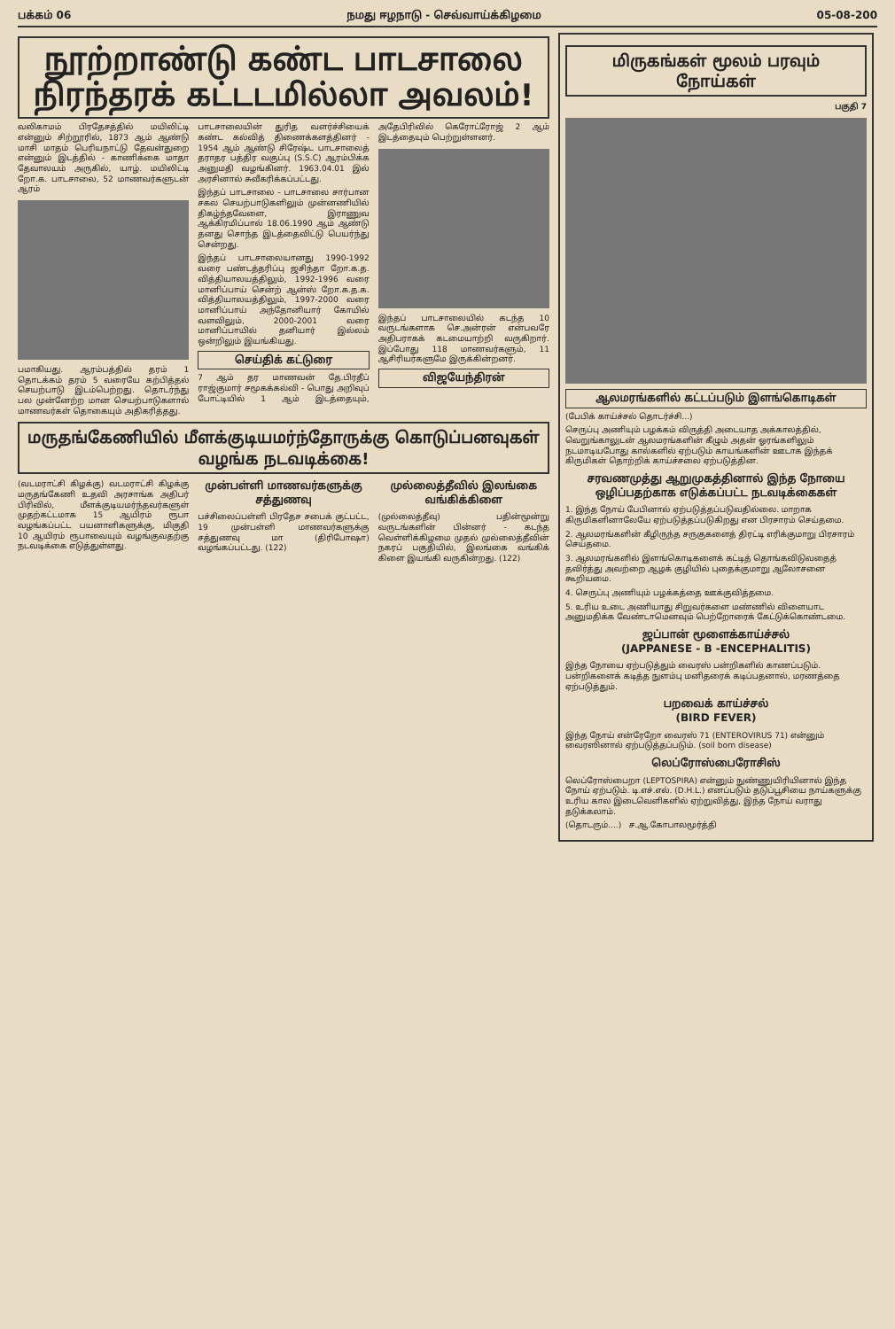பக்கம் 06 நமது ஈழநாடு - செவ்வாய்க்கிழமை 05-08-200
நூற்றாண்டு கண்ட பாடசாலை
நிரந்தரக் கட்டடமில்லா அவலம்!
வலிகாமம் பிரதேசத்தில் மயிலிட்டி என்னும் சிற்றூரில், 1873 ஆம் ஆண்டு மாசி மாதம் பெரியநாட்டு தேவன்துறை என்னும் இடத்தில் - காணிக்கை மாதா தேவாலயம் அருகில், யாழ். மயிலிட்டி றோ.க. பாடசாலை, 52 மாணவர்களுடன் ஆரம்
பமாகியது. ஆரம்பத்தில் தரம் 1 தொடக்கம் தரம் 5 வரையே கற்பித்தல் செயற்பாடு இடம்பெற்றது. தொடர்ந்து பல முன்னேற்ற மான செயற்பாடுகளால் மாணவர்கள் தொகையும் அதிகரித்தது.
பாடசாலையின் துரித வளர்ச்சியைக் கண்ட கல்வித் திணைக்களத்தினர் - 1954 ஆம் ஆண்டு சிரேஷ்ட பாடசாலைத் தராதர பத்திர வகுப்பு (S.S.C) ஆரம்பிக்க அனுமதி வழங்கினர். 1963.04.01 இல் அரசினால் சுவீகரிக்கப்பட்டது.
இந்தப் பாடசாலை - பாடசாலை சார்பான சகல செயற்பாடுகளிலும் முன்னணியில் திகழ்ந்தவேளை, இராணுவ ஆக்கிரமிப்பால் 18.06.1990 ஆம் ஆண்டு தனது சொந்த இடத்தைவிட்டு பெயர்ந்து சென்றது.
இந்தப் பாடசாலையானது 1990-1992 வரை பண்டத்தரிப்பு ஜசிந்தா றோ.க.த. வித்தியாலயத்திலும், 1992-1996 வரை மானிப்பாய் சென்ற் ஆன்ஸ் றோ.க.த.க. வித்தியாலயத்திலும், 1997-2000 வரை மானிப்பாய் அந்தோனியார் கோயில் வளவிலும், 2000-2001 வரை மானிப்பாயில் தனியார் இல்லம் ஒன்றிலும் இயங்கியது.
செய்திக் கட்டுரை
7 ஆம் தர மாணவன் தே.பிரதீப் ராஜ்குமார் சமூகக்கல்வி - பொது அறிவுப் போட்டியில் 1 ஆம் இடத்தையும், அதேபிரிவில் கெரோட்ரோஜ் 2 ஆம் இடத்தையும் பெற்றுள்ளனர்.
இந்தப் பாடசாலையில் கடந்த 10 வருடங்களாக செ.அன்ரன் என்பவரே அதிபராகக் கடமையாற்றி வருகிறார். இப்போது 118 மாணவர்களும், 11 ஆசிரியர்களுமே இருக்கின்றனர்.
விஜயேந்திரன்
மருதங்கேணியில் மீளக்குடியமர்ந்தோருக்கு கொடுப்பனவுகள் வழங்க நடவடிக்கை!
(வடமராட்சி கிழக்கு) வடமராட்சி கிழக்கு மருதங்கேணி உதவி அரசாங்க அதிபர் பிரிவில், மீளக்குடியமர்ந்தவர்களுள் முதற்கட்டமாக 15 ஆயிரம் ரூபா வழங்கப்பட்ட பயனாளிகளுக்கு, மிகுதி 10 ஆயிரம் ரூபாவையும் வழங்குவதற்கு நடவடிக்கை எடுத்துள்ளது.
முன்பள்ளி மாணவர்களுக்கு சத்துணவு
பச்சிலைப்பள்ளி பிரதேச சபைக் குட்பட்ட, 19 முன்பள்ளி மாணவர்களுக்கு சத்துணவு மா (திரிபோஷா) வழங்கப்பட்டது. (122)
முல்லைத்தீவில் இலங்கை வங்கிக்கிளை
(முல்லைத்தீவு) பதின்மூன்று வருடங்களின் பின்னர் - கடந்த வெள்ளிக்கிழமை முதல் முல்லைத்தீவின் நகரப் பகுதியில், இலங்கை வங்கிக் கிளை இயங்கி வருகின்றது. (122)
மிருகங்கள் மூலம் பரவும் நோய்கள்
பகுதி 7
ஆலமரங்களில் கட்டப்படும் இளங்கொடிகள்
(பேபிக் காய்ச்சல் தொடர்ச்சி...)
செருப்பு அணியும் பழக்கம் விருத்தி அடையாத அக்காலத்தில், வெறுங்காலுடன் ஆலமரங்களின் கீழும் அதன் ஓரங்களிலும் நடமாடியபோது கால்களில் ஏற்படும் காயங்களின் ஊடாக இந்தக் கிருமிகள் தொற்றிக் காய்ச்சலை ஏற்படுத்தின.
சரவணமுத்து ஆறுமுகத்தினால் இந்த நோயை ஒழிப்பதற்காக எடுக்கப்பட்ட நடவடிக்கைகள்
1. இந்த நோய் பேபினால் ஏற்படுத்தப்படுவதில்லை. மாறாக கிருமிகளினாலேயே ஏற்படுத்தப்படுகிறது என பிரசாரம் செய்தமை.
2. ஆலமரங்களின் கீழிருந்த சருகுகளைத் திரட்டி எரிக்குமாறு பிரசாரம் செய்தமை.
3. ஆலமரங்களில் இளங்கொடிகளைக் கட்டித் தொங்கவிடுவதைத் தவிர்த்து அவற்றை ஆழக் குழியில் புதைக்குமாறு ஆலோசனை கூறியமை.
4. செருப்பு அணியும் பழக்கத்தை ஊக்குவித்தமை.
5. உரிய உடை அணியாது சிறுவர்களை மண்ணில் விளையாட அனுமதிக்க வேண்டாமெனவும் பெற்றோரைக் கேட்டுக்கொண்டமை.
ஜப்பான் மூளைக்காய்ச்சல்
(JAPPANESE - B -ENCEPHALITIS)
இந்த நோயை ஏற்படுத்தும் வைரஸ் பன்றிகளில் காணப்படும். பன்றிகளைக் கடித்த நுளம்பு மனிதரைக் கடிப்பதனால், மரணத்தை ஏற்படுத்தும்.
பறவைக் காய்ச்சல்
(BIRD FEVER)
இந்த நோய் என்ரேறோ வைரஸ் 71 (ENTEROVIRUS 71) என்னும் வைரஸினால் ஏற்படுத்தப்படும். (soil born disease)
லெப்ரோஸ்பைரோசிஸ்
லெப்ரோஸ்பைறா (LEPTOSPIRA) என்னும் நுண்ணுயிரியினால் இந்த நோய் ஏற்படும். டி.எச்.எல். (D.H.L.) எனப்படும் தடுப்பூசியை நாய்களுக்கு உரிய கால இடைவெளிகளில் ஏற்றுவித்து, இந்த நோய் வராது தடுக்கலாம்.
(தொடரும்....) ச.ஆ.கோபாலமூர்த்தி